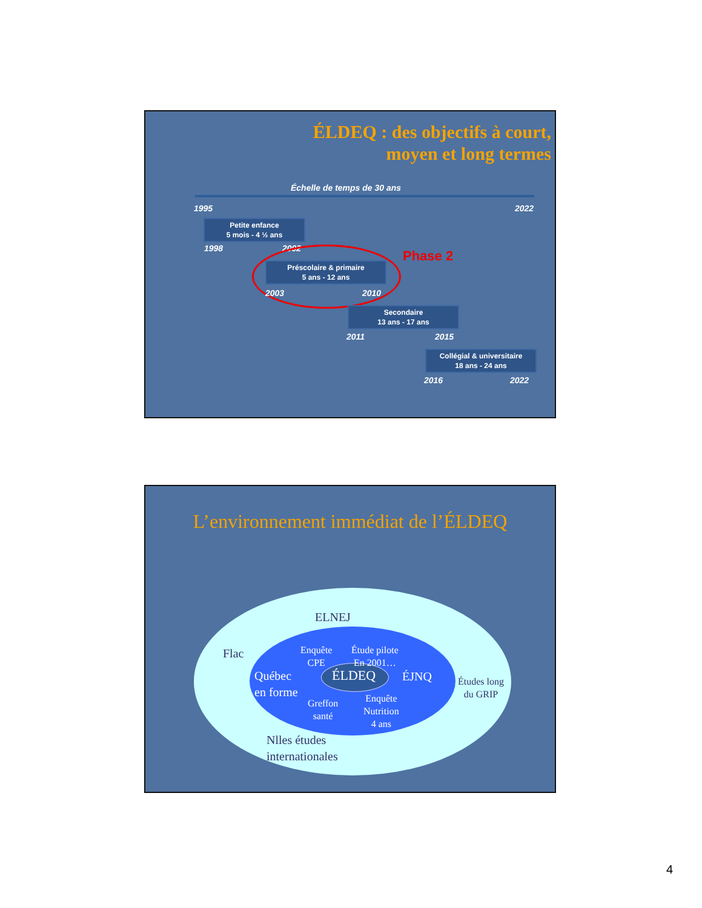ÉLDEQ : des objectifs à court,
moyen et long termes
Échelle de temps de 30 ans
1995 2022
Petite enfance
5 mois - 4 ½ ans
1998 2002 Phase 2
Préscolaire & primaire
5 ans - 12 ans
2003 2010
Secondaire
13 ans - 17 ans
2011 2015
Collégial & universitaire
18 ans - 24 ans
2016 2022
L’environnement immédiat de l’ÉLDEQ
ELNEJ
Flac
Enquête
CPE
Étude pilote
En 2001…
Québec
en forme
ÉLDEQ ÉJNQ
Études long
du GRIP
Greffon
santé
Enquête
Nutrition
4 ans
Nlles études
internationales
4